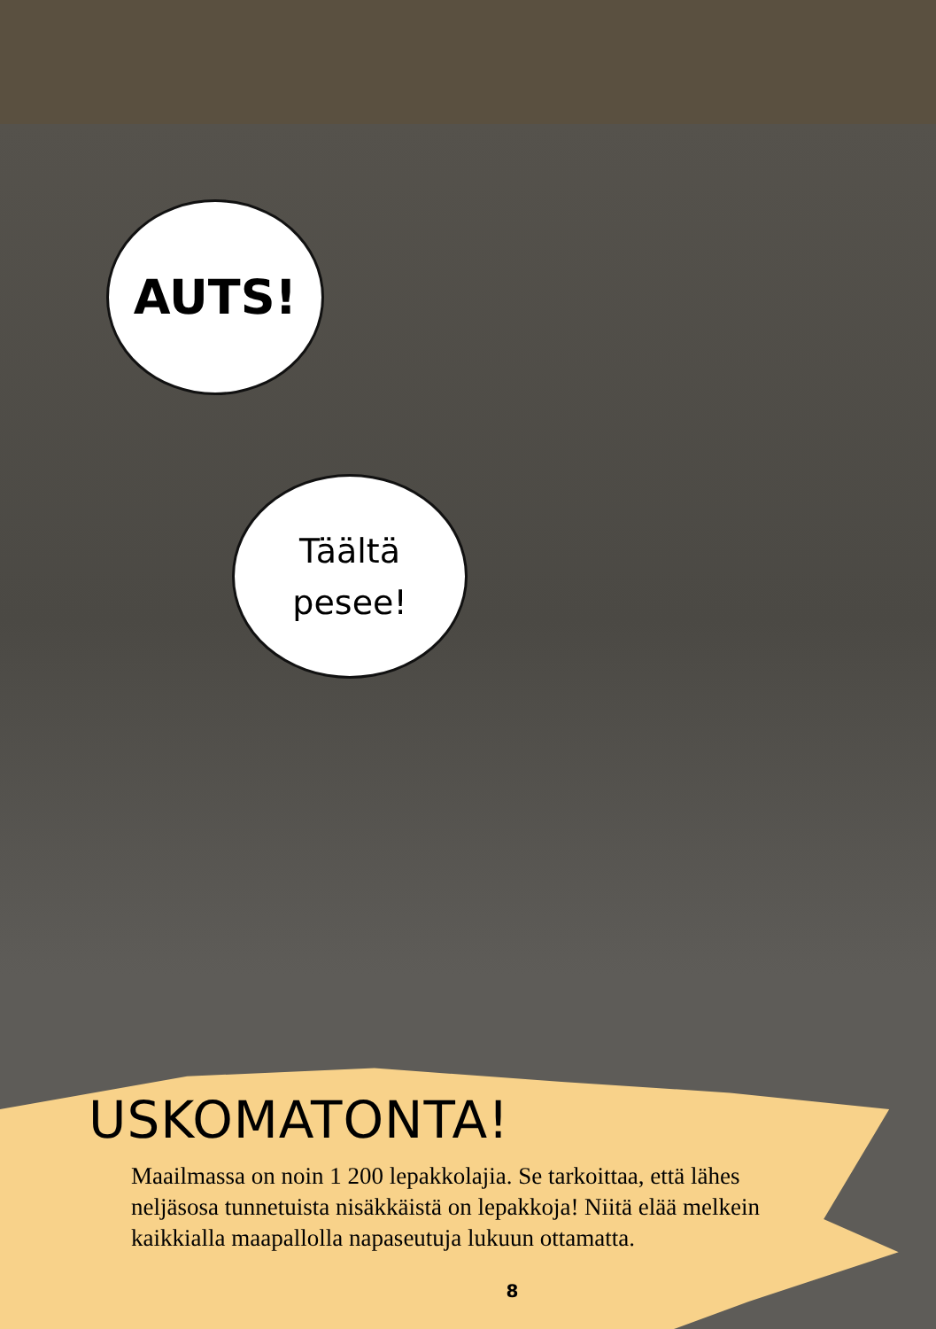AUTS!
Täältä
pesee!
USKOMATONTA!
Maailmassa on noin 1 200 lepakkolajia. Se tarkoittaa, että lähes neljäsosa tunnetuista nisäkkäistä on lepakkoja! Niitä elää melkein kaikkialla maapallolla napaseutuja lukuun ottamatta.
8